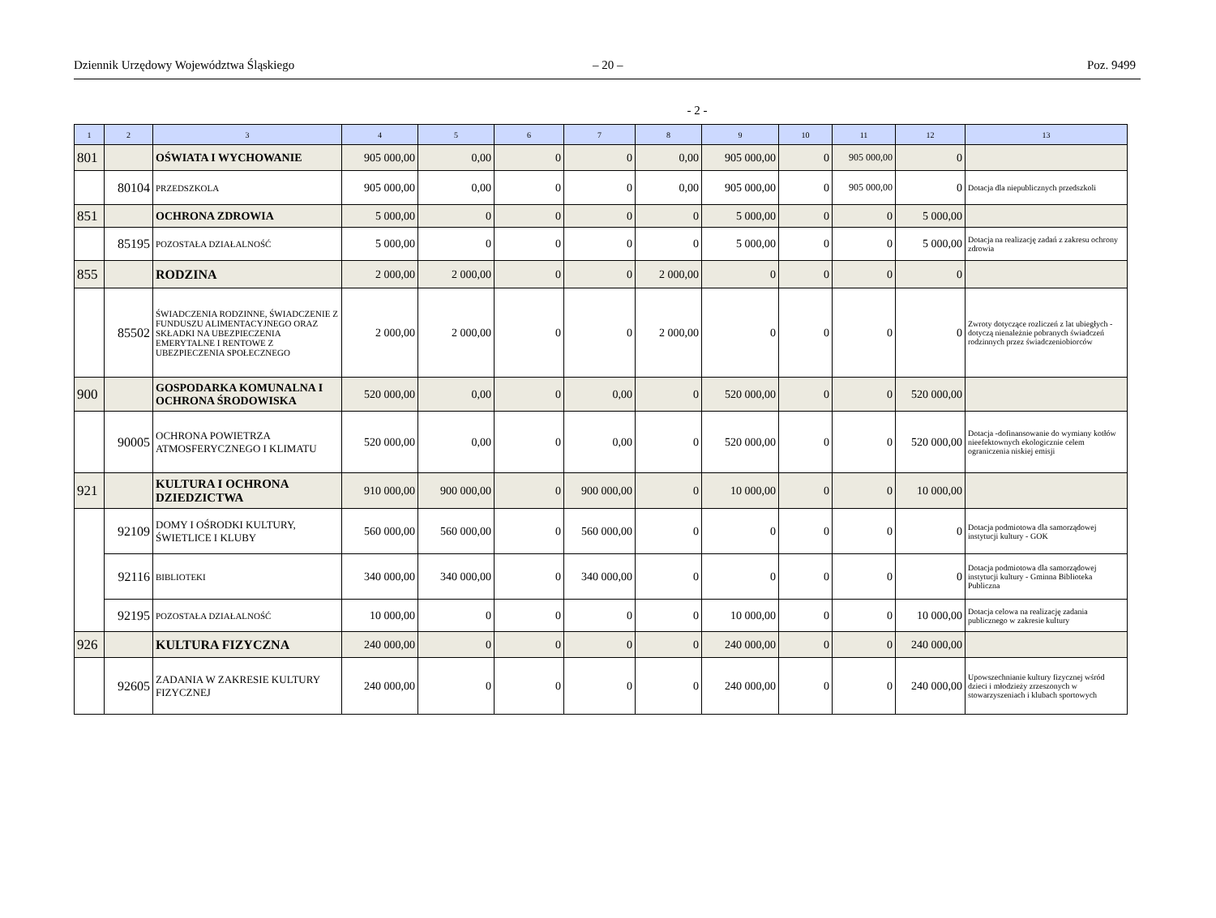Dziennik Urzędowy Województwa Śląskiego
– 20 – Poz. 9499
- 2 -
| 1 | 2 | 3 | 4 | 5 | 6 | 7 | 8 | 9 | 10 | 11 | 12 | 13 |
| --- | --- | --- | --- | --- | --- | --- | --- | --- | --- | --- | --- | --- |
| 801 | | OŚWIATA I WYCHOWANIE | 905 000,00 | 0,00 | 0 | 0 | 0,00 | 905 000,00 | 0 | 905 000,00 | 0 | |
| | 80104 | PRZEDSZKOLA | 905 000,00 | 0,00 | 0 | 0 | 0,00 | 905 000,00 | 0 | 905 000,00 | 0 | Dotacja dla niepublicznych przedszkoli |
| 851 | | OCHRONA ZDROWIA | 5 000,00 | 0 | 0 | 0 | 0 | 5 000,00 | 0 | 0 | 5 000,00 | |
| | 85195 | POZOSTAŁA DZIAŁALNOŚĆ | 5 000,00 | 0 | 0 | 0 | 0 | 5 000,00 | 0 | 0 | 5 000,00 | Dotacja na realizację zadań z zakresu ochrony zdrowia |
| 855 | | RODZINA | 2 000,00 | 2 000,00 | 0 | 0 | 2 000,00 | 0 | 0 | 0 | 0 | |
| | 85502 | ŚWIADCZENIA RODZINNE, ŚWIADCZENIE Z FUNDUSZU ALIMENTACYJNEGO ORAZ SKŁADKI NA UBEZPIECZENIA EMERYTALNE I RENTOWE Z UBEZPIECZENIA SPOŁECZNEGO | 2 000,00 | 2 000,00 | 0 | 0 | 2 000,00 | 0 | 0 | 0 | 0 | Zwroty dotyczące rozliczeń z lat ubiegłych - dotyczą nienależnie pobranych świadczeń rodzinnych przez świadczeniobiorców |
| 900 | | GOSPODARKA KOMUNALNA I OCHRONA ŚRODOWISKA | 520 000,00 | 0,00 | 0 | 0,00 | 0 | 520 000,00 | 0 | 0 | 520 000,00 | |
| | 90005 | OCHRONA POWIETRZA ATMOSFERYCZNEGO I KLIMATU | 520 000,00 | 0,00 | 0 | 0,00 | 0 | 520 000,00 | 0 | 0 | 520 000,00 | Dotacja -dofinansowanie do wymiany kotłów nieefektownych ekologicznie celem ograniczenia niskiej emisji |
| 921 | | KULTURA I OCHRONA DZIEDZICTWA | 910 000,00 | 900 000,00 | 0 | 900 000,00 | 0 | 10 000,00 | 0 | 0 | 10 000,00 | |
| | 92109 | DOMY I OŚRODKI KULTURY, ŚWIETLICE I KLUBY | 560 000,00 | 560 000,00 | 0 | 560 000,00 | 0 | 0 | 0 | 0 | 0 | Dotacja podmiotowa dla samorządowej instytucji kultury - GOK |
| | 92116 | BIBLIOTEKI | 340 000,00 | 340 000,00 | 0 | 340 000,00 | 0 | 0 | 0 | 0 | 0 | Dotacja podmiotowa dla samorządowej instytucji kultury - Gminna Biblioteka Publiczna |
| | 92195 | POZOSTAŁA DZIAŁALNOŚĆ | 10 000,00 | 0 | 0 | 0 | 0 | 10 000,00 | 0 | 0 | 10 000,00 | Dotacja celowa na realizację zadania publicznego w zakresie kultury |
| 926 | | KULTURA FIZYCZNA | 240 000,00 | 0 | 0 | 0 | 0 | 240 000,00 | 0 | 0 | 240 000,00 | |
| | 92605 | ZADANIA W ZAKRESIE KULTURY FIZYCZNEJ | 240 000,00 | 0 | 0 | 0 | 0 | 240 000,00 | 0 | 0 | 240 000,00 | Upowszechnianie kultury fizycznej wśród dzieci i młodzieży zrzeszonych w stowarzyszeniach i klubach sportowych |